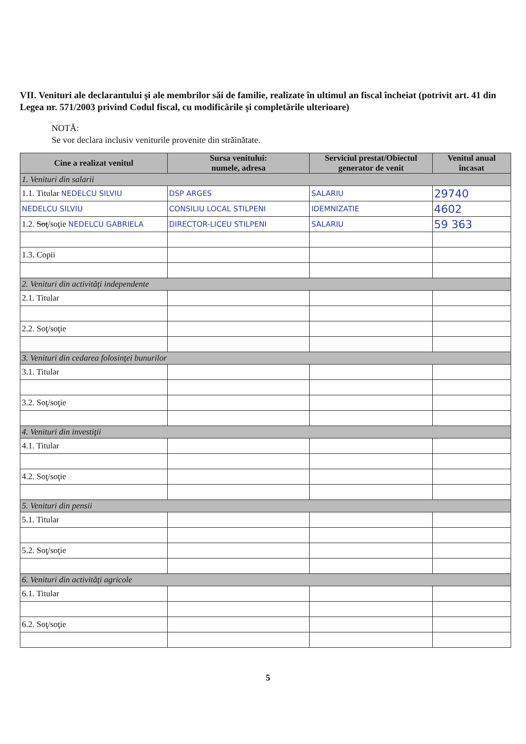VII. Venituri ale declarantului şi ale membrilor săi de familie, realizate în ultimul an fiscal încheiat (potrivit art. 41 din Legea nr. 571/2003 privind Codul fiscal, cu modificările şi completările ulterioare)
NOTĂ:
Se vor declara inclusiv veniturile provenite din străinătate.
| Cine a realizat venitul | Sursa venitului: numele, adresa | Serviciul prestat/Obiectul generator de venit | Venitul anual încasat |
| --- | --- | --- | --- |
| 1. Venituri din salarii | | | |
| 1.1. Titular NEDELCU SILVIU | DSP ARGES | SALARIU | 29740 |
| NEDELCU SILVIU | CONSILIU LOCAL STILPENI | IDEMNIZATIE | 4602 |
| 1.2. Soţ /soţie NEDELCU GABRIELA | DIRECTOR-LICEU STILPENI | SALARIU | 59 363 |
| 1.3. Copii | | | |
| 2. Venituri din activităţi independente | | | |
| 2.1. Titular | | | |
| 2.2. Soţ/soţie | | | |
| 3. Venituri din cedarea folosinţei bunurilor | | | |
| 3.1. Titular | | | |
| 3.2. Soţ/soţie | | | |
| 4. Venituri din investiţii | | | |
| 4.1. Titular | | | |
| 4.2. Soţ/soţie | | | |
| 5. Venituri din pensii | | | |
| 5.1. Titular | | | |
| 5.2. Soţ/soţie | | | |
| 6. Venituri din activităţi agricole | | | |
| 6.1. Titular | | | |
| 6.2. Soţ/soţie | | | |
5